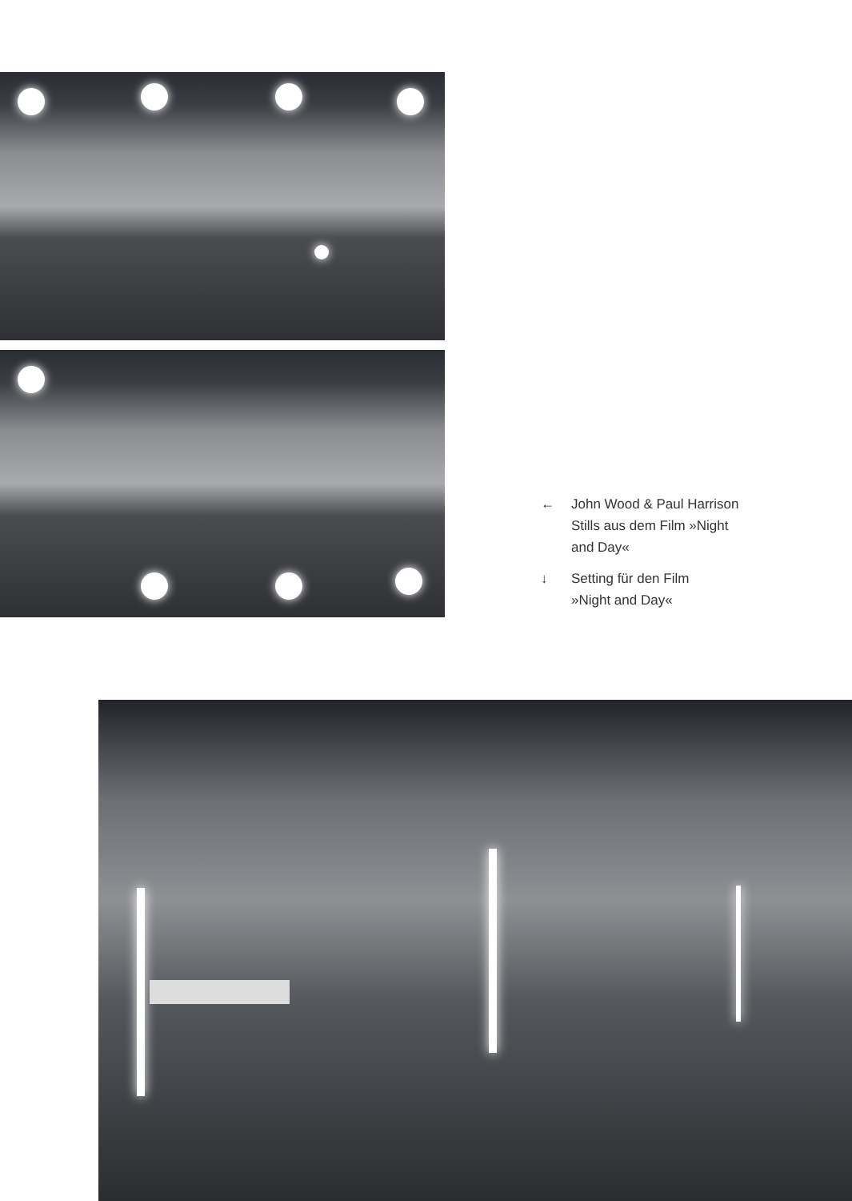← John Wood & Paul Harrison
Stills aus dem Film »Night
and Day«
↓ Setting für den Film
»Night and Day«